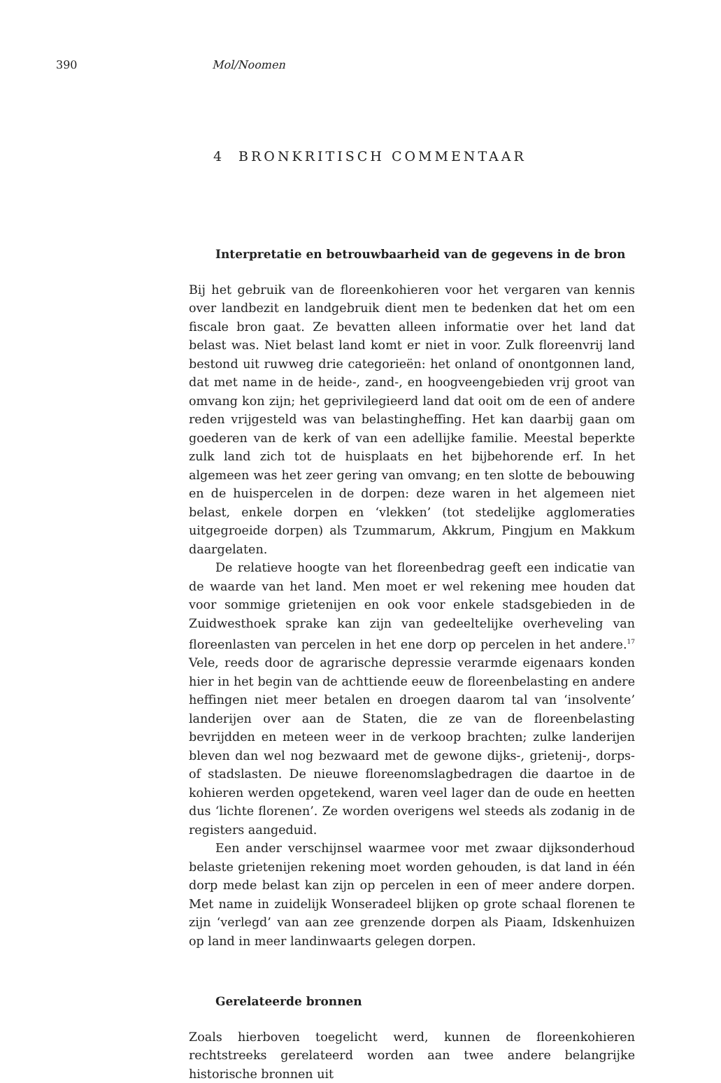390 Mol/Noomen
4 BRONKRITISCH COMMENTAAR
Interpretatie en betrouwbaarheid van de gegevens in de bron
Bij het gebruik van de floreenkohieren voor het vergaren van kennis over landbezit en landgebruik dient men te bedenken dat het om een fiscale bron gaat. Ze bevatten alleen informatie over het land dat belast was. Niet belast land komt er niet in voor. Zulk floreenvrij land bestond uit ruwweg drie categorieën: het onland of onontgonnen land, dat met name in de heide-, zand-, en hoogveengebieden vrij groot van omvang kon zijn; het geprivilegieerd land dat ooit om de een of andere reden vrijgesteld was van belastingheffing. Het kan daarbij gaan om goederen van de kerk of van een adellijke familie. Meestal beperkte zulk land zich tot de huisplaats en het bijbehorende erf. In het algemeen was het zeer gering van omvang; en ten slotte de bebouwing en de huispercelen in de dorpen: deze waren in het algemeen niet belast, enkele dorpen en ‘vlekken’ (tot stedelijke agglomeraties uitgegroeide dorpen) als Tzummarum, Akkrum, Pingjum en Makkum daargelaten.
De relatieve hoogte van het floreenbedrag geeft een indicatie van de waarde van het land. Men moet er wel rekening mee houden dat voor sommige grietenijen en ook voor enkele stadsgebieden in de Zuidwesthoek sprake kan zijn van gedeeltelijke overheveling van floreenlasten van percelen in het ene dorp op percelen in het andere.<sup>17</sup> Vele, reeds door de agrarische depressie verarmde eigenaars konden hier in het begin van de achttiende eeuw de floreenbelasting en andere heffingen niet meer betalen en droegen daarom tal van ‘insolvente’ landerijen over aan de Staten, die ze van de floreenbelasting bevrijdden en meteen weer in de verkoop brachten; zulke landerijen bleven dan wel nog bezwaard met de gewone dijks-, grietenij-, dorps- of stadslasten. De nieuwe floreenomslagbedragen die daartoe in de kohieren werden opgetekend, waren veel lager dan de oude en heetten dus ‘lichte florenen’. Ze worden overigens wel steeds als zodanig in de registers aangeduid.
Een ander verschijnsel waarmee voor met zwaar dijksonderhoud belaste grietenijen rekening moet worden gehouden, is dat land in één dorp mede belast kan zijn op percelen in een of meer andere dorpen. Met name in zuidelijk Wonseradeel blijken op grote schaal florenen te zijn ‘verlegd’ van aan zee grenzende dorpen als Piaam, Idskenhuizen op land in meer landinwaarts gelegen dorpen.
Gerelateerde bronnen
Zoals hierboven toegelicht werd, kunnen de floreenkohieren rechtstreeks gerelateerd worden aan twee andere belangrijke historische bronnen uit